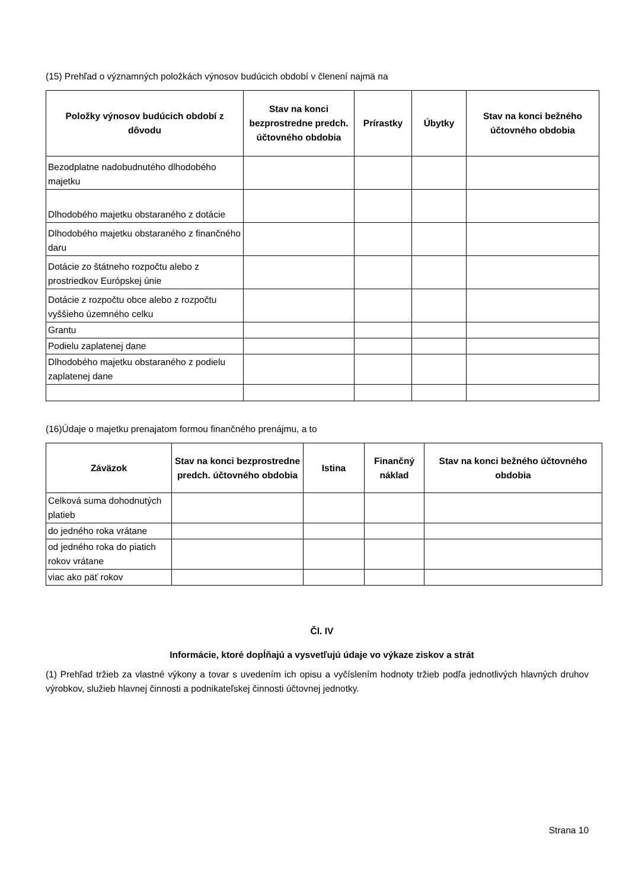(15) Prehľad o významných položkách výnosov budúcich období v členení najmä na
| Položky výnosov budúcich období z dôvodu | Stav na konci bezprostredne predch. účtovného obdobia | Prírastky | Úbytky | Stav na konci bežného účtovného obdobia |
| --- | --- | --- | --- | --- |
| Bezodplatne nadobudnutého dlhodobého majetku | | | | |
| Dlhodobého majetku obstaraného z dotácie | | | | |
| Dlhodobého majetku obstaraného z finančného daru | | | | |
| Dotácie zo štátneho rozpočtu alebo z prostriedkov Európskej únie | | | | |
| Dotácie z rozpočtu obce alebo z rozpočtu vyššieho územného celku | | | | |
| Grantu | | | | |
| Podielu zaplatenej dane | | | | |
| Dlhodobého majetku obstaraného z podielu zaplatenej dane | | | | |
(16)Údaje o majetku prenajatom formou finančného prenájmu, a to
| Záväzok | Stav na konci bezprostredne predch. účtovného obdobia | Istina | Finančný náklad | Stav na konci bežného účtovného obdobia |
| --- | --- | --- | --- | --- |
| Celková suma dohodnutých platieb | | | | |
| do jedného roka vrátane | | | | |
| od jedného roka do piatich rokov vrátane | | | | |
| viac ako päť rokov | | | | |
Čl. IV
Informácie, ktoré dopĺňajú a vysvetľujú údaje vo výkaze ziskov a strát
(1) Prehľad tržieb za vlastné výkony a tovar s uvedením ich opisu a vyčíslením hodnoty tržieb podľa jednotlivých hlavných druhov výrobkov, služieb hlavnej činnosti a podnikateľskej činnosti účtovnej jednotky.
Strana 10